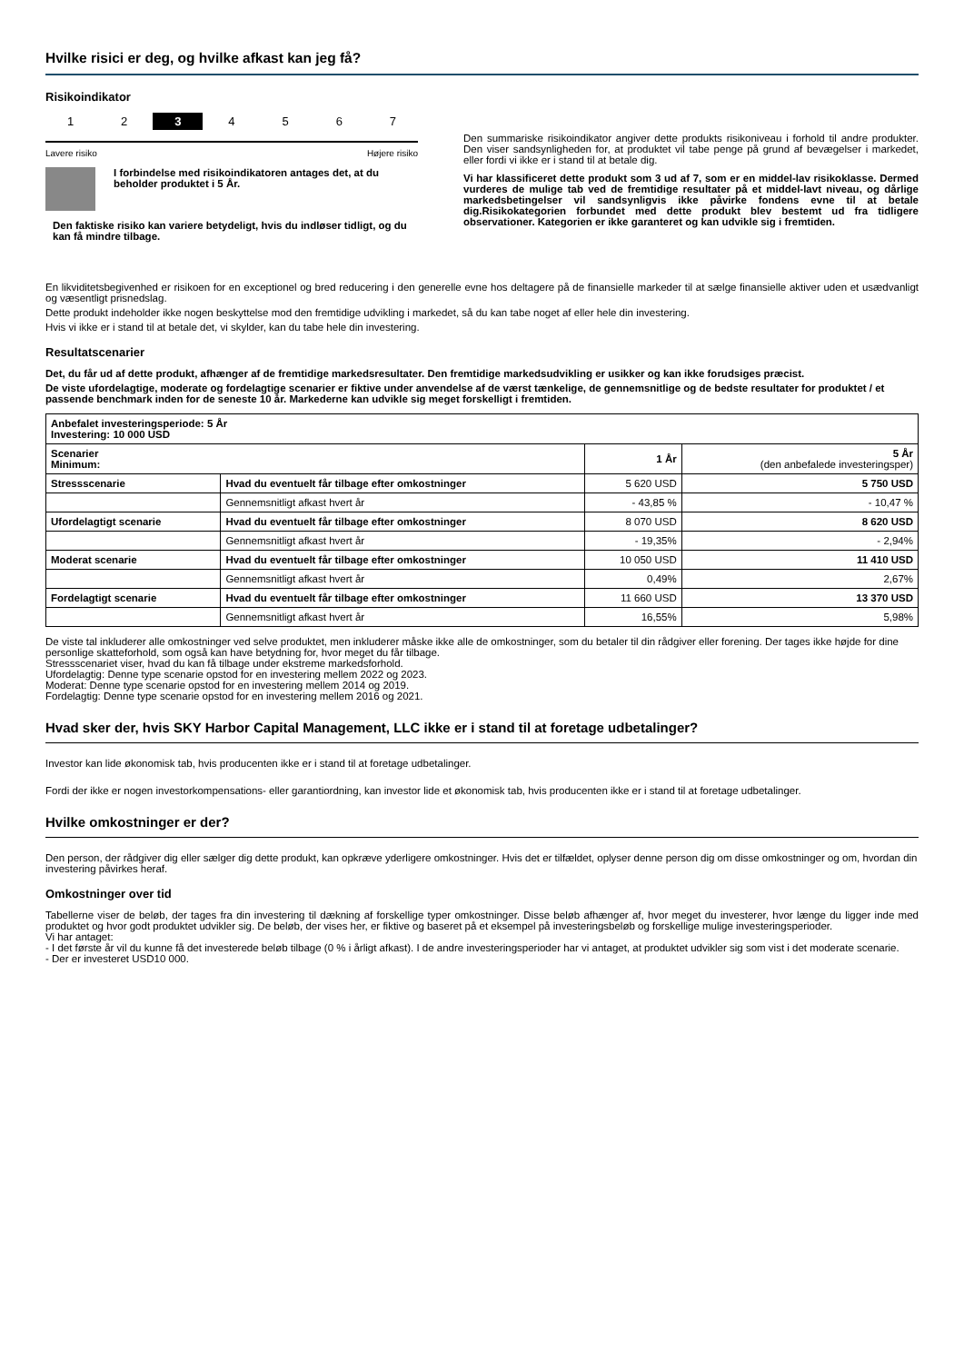Hvilke risici er deg, og hvilke afkast kan jeg få?
Risikoindikator
1 2 3 4 5 6 7
Lavere risiko Højere risiko
I forbindelse med risikoindikatoren antages det, at du beholder produktet i 5 År.
Den faktiske risiko kan variere betydeligt, hvis du indløser tidligt, og du kan få mindre tilbage.
Den summariske risikoindikator angiver dette produkts risikoniveau i forhold til andre produkter. Den viser sandsynligheden for, at produktet vil tabe penge på grund af bevægelser i markedet, eller fordi vi ikke er i stand til at betale dig.
Vi har klassificeret dette produkt som 3 ud af 7, som er en middel-lav risikoklasse. Dermed vurderes de mulige tab ved de fremtidige resultater på et middel-lavt niveau, og dårlige markedsbetingelser vil sandsynligvis ikke påvirke fondens evne til at betale dig.Risikokategorien forbundet med dette produkt blev bestemt ud fra tidligere observationer. Kategorien er ikke garanteret og kan udvikle sig i fremtiden.
En likviditetsbegivenhed er risikoen for en exceptionel og bred reducering i den generelle evne hos deltagere på de finansielle markeder til at sælge finansielle aktiver uden et usædvanligt og væsentligt prisnedslag.
Dette produkt indeholder ikke nogen beskyttelse mod den fremtidige udvikling i markedet, så du kan tabe noget af eller hele din investering.
Hvis vi ikke er i stand til at betale det, vi skylder, kan du tabe hele din investering.
Resultatscenarier
Det, du får ud af dette produkt, afhænger af de fremtidige markedsresultater. Den fremtidige markedsudvikling er usikker og kan ikke forudsiges præcist.
De viste ufordelagtige, moderate og fordelagtige scenarier er fiktive under anvendelse af de værst tænkelige, de gennemsnitlige og de bedste resultater for produktet / et passende benchmark inden for de seneste 10 år. Markederne kan udvikle sig meget forskelligt i fremtiden.
| Anbefalet investeringsperiode: 5 År Investering: 10 000 USD | | | |
| Scenarier Minimum: | | 1 År | 5 År (den anbefalede investeringsper) |
| Stressscenarie | Hvad du eventuelt får tilbage efter omkostninger | 5 620 USD | 5 750 USD |
| | Gennemsnitligt afkast hvert år | - 43,85 % | - 10,47 % |
| Ufordelagtigt scenarie | Hvad du eventuelt får tilbage efter omkostninger | 8 070 USD | 8 620 USD |
| | Gennemsnitligt afkast hvert år | - 19,35% | - 2,94% |
| Moderat scenarie | Hvad du eventuelt får tilbage efter omkostninger | 10 050 USD | 11 410 USD |
| | Gennemsnitligt afkast hvert år | 0,49% | 2,67% |
| Fordelagtigt scenarie | Hvad du eventuelt får tilbage efter omkostninger | 11 660 USD | 13 370 USD |
| | Gennemsnitligt afkast hvert år | 16,55% | 5,98% |
De viste tal inkluderer alle omkostninger ved selve produktet, men inkluderer måske ikke alle de omkostninger, som du betaler til din rådgiver eller forening. Der tages ikke højde for dine personlige skatteforhold, som også kan have betydning for, hvor meget du får tilbage.
Stressscenariet viser, hvad du kan få tilbage under ekstreme markedsforhold.
Ufordelagtig: Denne type scenarie opstod for en investering mellem 2022 og 2023.
Moderat: Denne type scenarie opstod for en investering mellem 2014 og 2019.
Fordelagtig: Denne type scenarie opstod for en investering mellem 2016 og 2021.
Hvad sker der, hvis SKY Harbor Capital Management, LLC ikke er i stand til at foretage udbetalinger?
Investor kan lide økonomisk tab, hvis producenten ikke er i stand til at foretage udbetalinger.
Fordi der ikke er nogen investorkompensations- eller garantiordning, kan investor lide et økonomisk tab, hvis producenten ikke er i stand til at foretage udbetalinger.
Hvilke omkostninger er der?
Den person, der rådgiver dig eller sælger dig dette produkt, kan opkræve yderligere omkostninger. Hvis det er tilfældet, oplyser denne person dig om disse omkostninger og om, hvordan din investering påvirkes heraf.
Omkostninger over tid
Tabellerne viser de beløb, der tages fra din investering til dækning af forskellige typer omkostninger. Disse beløb afhænger af, hvor meget du investerer, hvor længe du ligger inde med produktet og hvor godt produktet udvikler sig. De beløb, der vises her, er fiktive og baseret på et eksempel på investeringsbeløb og forskellige mulige investeringsperioder.
Vi har antaget:
- I det første år vil du kunne få det investerede beløb tilbage (0 % i årligt afkast). I de andre investeringsperioder har vi antaget, at produktet udvikler sig som vist i det moderate scenarie.
- Der er investeret USD10 000.